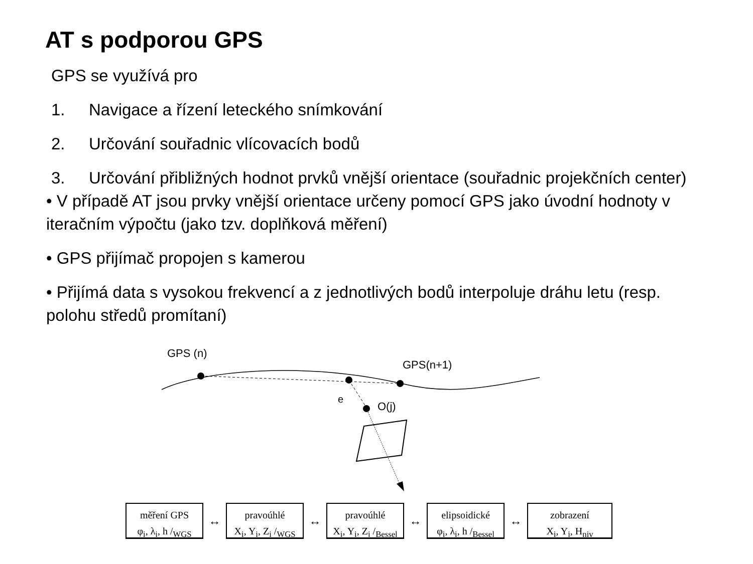AT s podporou GPS
GPS se využívá pro
1. Navigace a řízení leteckého snímkování
2. Určování souřadnic vlícovacích bodů
3. Určování přibližných hodnot prvků vnější orientace (souřadnic projekčních center)
• V případě AT jsou prvky vnější orientace určeny pomocí GPS jako úvodní hodnoty v iteračním výpočtu (jako tzv. doplňková měření)
• GPS přijímač propojen s kamerou
• Přijímá data s vysokou frekvencí a z jednotlivých bodů interpoluje dráhu letu (resp. polohu středů promítaní)
GPS (n)
GPS(n+1)
e
O(j)
měření GPS
φ<sub>i</sub>, λ<sub>i</sub>, h /<sub>WGS</sub>
↔
pravoúhlé
X<sub>i</sub>, Y<sub>i</sub>, Z<sub>i</sub> /<sub>WGS</sub>
↔
pravoúhlé
X<sub>i</sub>, Y<sub>i</sub>, Z<sub>i</sub> /<sub>Bessel</sub>
↔
elipsoidické
φ<sub>i</sub>, λ<sub>i</sub>, h /<sub>Bessel</sub>
↔
zobrazení
X<sub>i</sub>, Y<sub>i</sub>, H<sub>niv</sub>